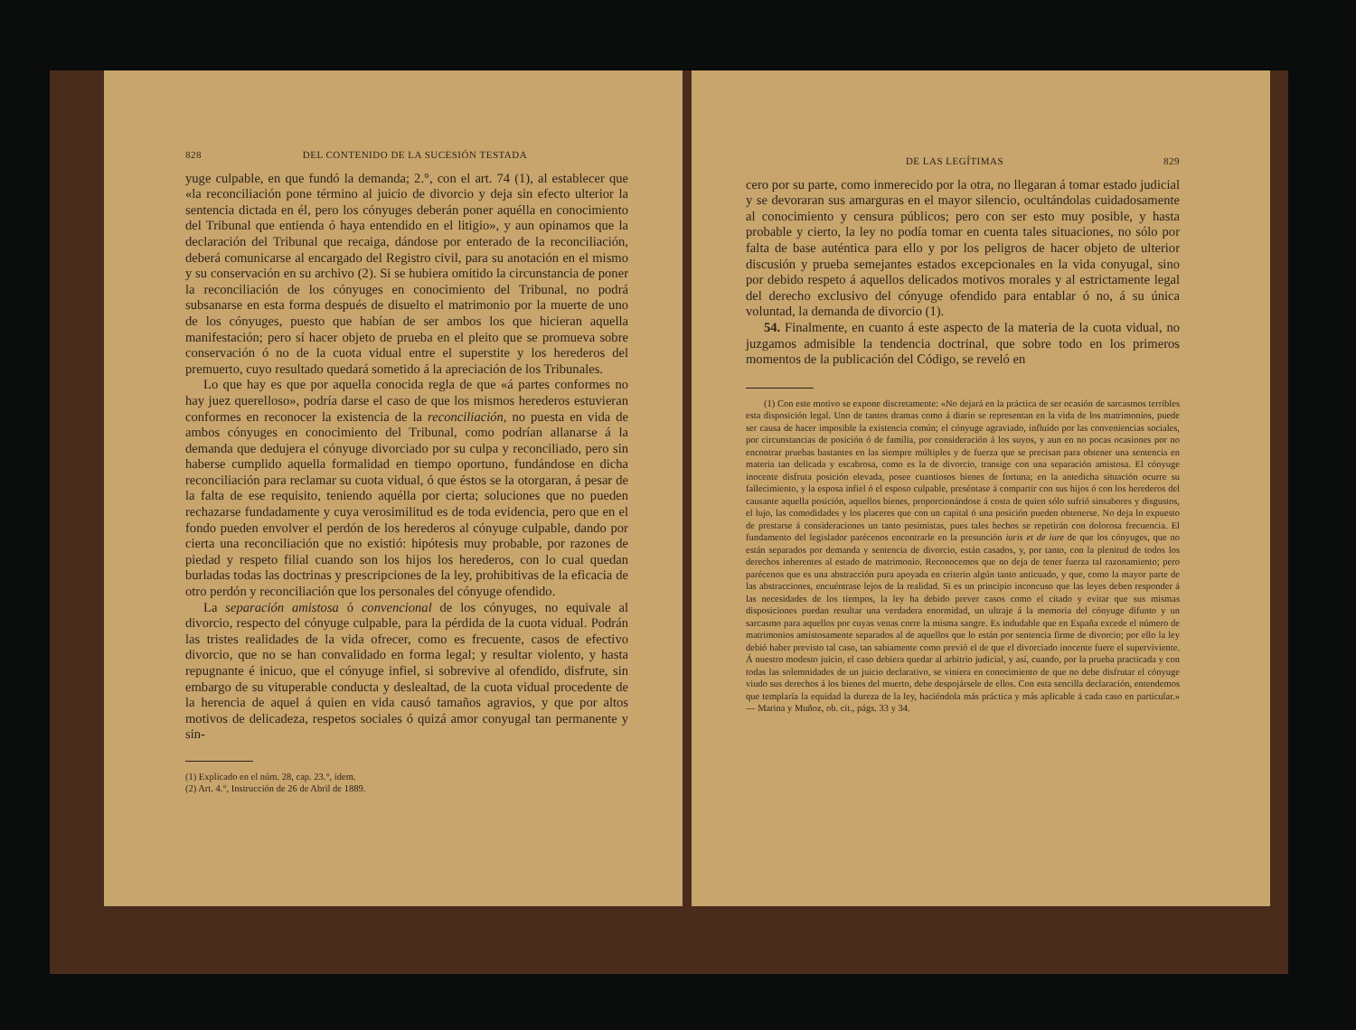828 DEL CONTENIDO DE LA SUCESIÓN TESTADA
yuge culpable, en que fundó la demanda; 2.°, con el art. 74 (1), al establecer que «la reconciliación pone término al juicio de divorcio y deja sin efecto ulterior la sentencia dictada en él, pero los cónyuges deberán poner aquélla en conocimiento del Tribunal que entienda ó haya entendido en el litigio», y aun opinamos que la declaración del Tribunal que recaiga, dándose por enterado de la reconciliación, deberá comunicarse al encargado del Registro civil, para su anotación en el mismo y su conservación en su archivo (2). Si se hubiera omitido la circunstancia de poner la reconciliación de los cónyuges en conocimiento del Tribunal, no podrá subsanarse en esta forma después de disuelto el matrimonio por la muerte de uno de los cónyuges, puesto que habían de ser ambos los que hicieran aquella manifestación; pero sí hacer objeto de prueba en el pleito que se promueva sobre conservación ó no de la cuota vidual entre el superstite y los herederos del premuerto, cuyo resultado quedará sometido á la apreciación de los Tribunales.
Lo que hay es que por aquella conocida regla de que «á partes conformes no hay juez querelloso», podría darse el caso de que los mismos herederos estuvieran conformes en reconocer la existencia de la reconciliación, no puesta en vida de ambos cónyuges en conocimiento del Tribunal, como podrían allanarse á la demanda que dedujera el cónyuge divorciado por su culpa y reconciliado, pero sin haberse cumplido aquella formalidad en tiempo oportuno, fundándose en dicha reconciliación para reclamar su cuota vidual, ó que éstos se la otorgaran, á pesar de la falta de ese requisito, teniendo aquélla por cierta; soluciones que no pueden rechazarse fundadamente y cuya verosimilitud es de toda evidencia, pero que en el fondo pueden envolver el perdón de los herederos al cónyuge culpable, dando por cierta una reconciliación que no existió: hipótesis muy probable, por razones de piedad y respeto filial cuando son los hijos los herederos, con lo cual quedan burladas todas las doctrinas y prescripciones de la ley, prohibitivas de la eficacia de otro perdón y reconciliación que los personales del cónyuge ofendido.
La separación amistosa ó convencional de los cónyuges, no equivale al divorcio, respecto del cónyuge culpable, para la pérdida de la cuota vidual. Podrán las tristes realidades de la vida ofrecer, como es frecuente, casos de efectivo divorcio, que no se han convalidado en forma legal; y resultar violento, y hasta repugnante é inicuo, que el cónyuge infiel, si sobrevive al ofendido, disfrute, sin embargo de su vituperable conducta y deslealtad, de la cuota vidual procedente de la herencia de aquel á quien en vida causó tamaños agravios, y que por altos motivos de delicadeza, respetos sociales ó quizá amor conyugal tan permanente y sin-
(1) Explicado en el núm. 28, cap. 23.°, ídem.
(2) Art. 4.°, Instrucción de 26 de Abril de 1889.
DE LAS LEGÍTIMAS 829
cero por su parte, como inmerecido por la otra, no llegaran á tomar estado judicial y se devoraran sus amarguras en el mayor silencio, ocultándolas cuidadosamente al conocimiento y censura públicos; pero con ser esto muy posible, y hasta probable y cierto, la ley no podía tomar en cuenta tales situaciones, no sólo por falta de base auténtica para ello y por los peligros de hacer objeto de ulterior discusión y prueba semejantes estados excepcionales en la vida conyugal, sino por debido respeto á aquellos delicados motivos morales y al estrictamente legal del derecho exclusivo del cónyuge ofendido para entablar ó no, á su única voluntad, la demanda de divorcio (1).
54. Finalmente, en cuanto á este aspecto de la materia de la cuota vidual, no juzgamos admisible la tendencia doctrinal, que sobre todo en los primeros momentos de la publicación del Código, se reveló en
(1) Con este motivo se expone discretamente: «No dejará en la práctica de ser ocasión de sarcasmos terribles esta disposición legal. Uno de tantos dramas como á diario se representan en la vida de los matrimonios, puede ser causa de hacer imposible la existencia común; el cónyuge agraviado, influído por las conveniencias sociales, por circunstancias de posición ó de familia, por consideración á los suyos, y aun en no pocas ocasiones por no encontrar pruebas bastantes en las siempre múltiples y de fuerza que se precisan para obtener una sentencia en materia tan delicada y escabrosa, como es la de divorcio, transige con una separación amistosa. El cónyuge inocente disfruta posición elevada, posee cuantiosos bienes de fortuna; en la antedicha situación ocurre su fallecimiento, y la esposa infiel ó el esposo culpable, preséntase á compartir con sus hijos ó con los herederos del causante aquella posición, aquellos bienes, proporcionándose á costa de quien sólo sufrió sinsabores y disgustos, el lujo, las comodidades y los placeres que con un capital ó una posición pueden obtenerse. No deja lo expuesto de prestarse á consideraciones un tanto pesimistas, pues tales hechos se repetirán con dolorosa frecuencia. El fundamento del legislador parécenos encontrarle en la presunción iuris et de iure de que los cónyuges, que no están separados por demanda y sentencia de divorcio, están casados, y, por tanto, con la plenitud de todos los derechos inherentes al estado de matrimonio. Reconocemos que no deja de tener fuerza tal razonamiento; pero parécenos que es una abstracción pura apoyada en criterio algún tanto anticuado, y que, como la mayor parte de las abstracciones, encuéntrase lejos de la realidad. Si es un principio inconcuso que las leyes deben responder á las necesidades de los tiempos, la ley ha debido prever casos como el citado y evitar que sus mismas disposiciones puedan resultar una verdadera enormidad, un ultraje á la memoria del cónyuge difunto y un sarcasmo para aquellos por cuyas venas corre la misma sangre. Es indudable que en España excede el número de matrimonios amistosamente separados al de aquellos que lo están por sentencia firme de divorcio; por ello la ley debió haber previsto tal caso, tan sabiamente como previó el de que el divorciado inocente fuere el superviviente. Á nuestro modesto juicio, el caso debiera quedar al arbitrio judicial, y así, cuando, por la prueba practicada y con todas las solemnidades de un juicio declarativo, se viniera en conocimiento de que no debe disfrutar el cónyuge viudo sus derechos á los bienes del muerto, debe despojársele de ellos. Con esta sencilla declaración, entendemos que templaría la equidad la dureza de la ley, haciéndola más práctica y más aplicable á cada caso en particular.» — Marina y Muñoz, ob. cit., págs. 33 y 34.